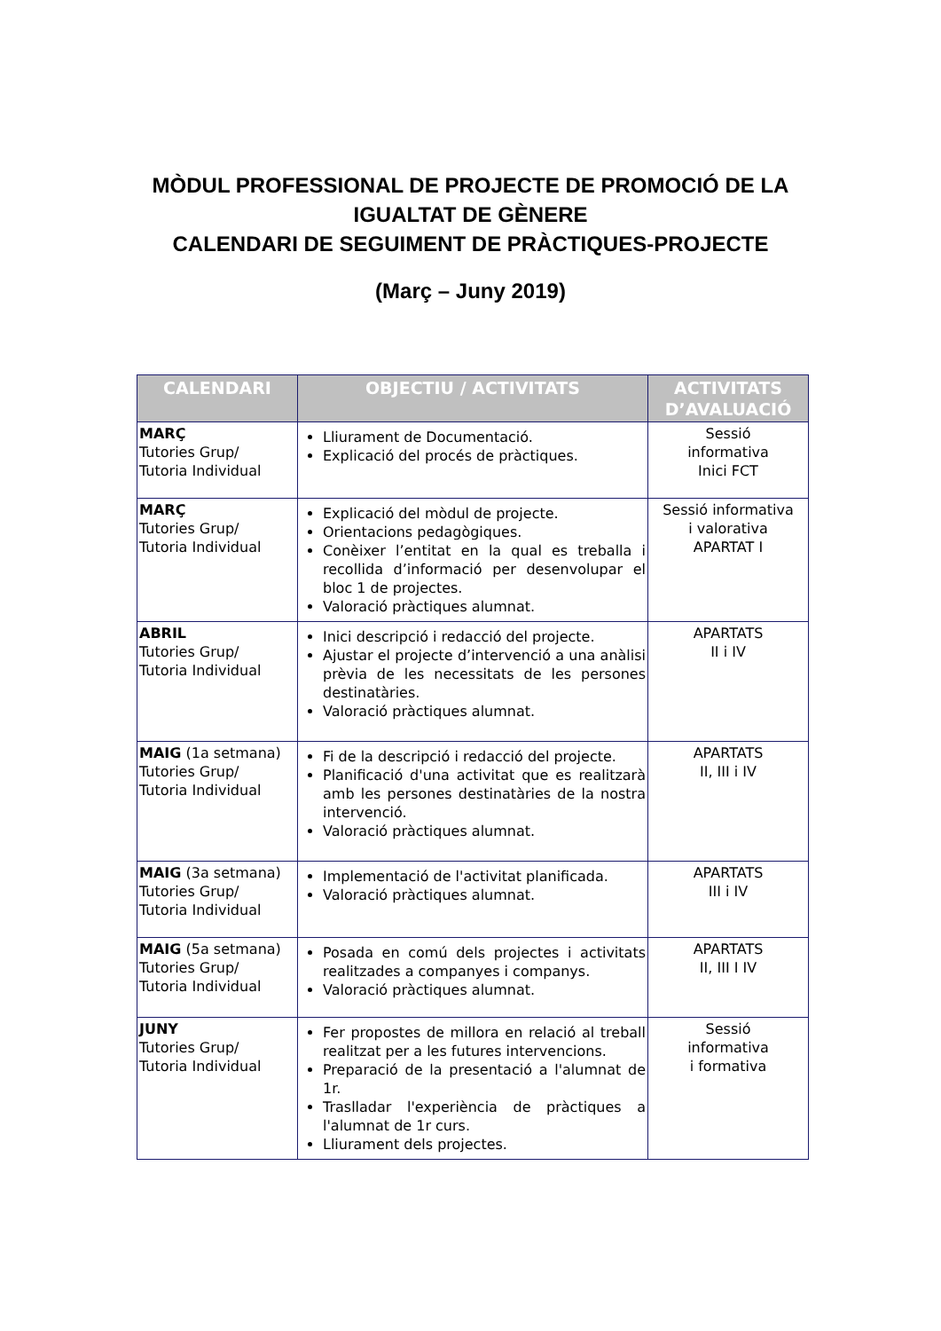MÒDUL PROFESSIONAL DE PROJECTE DE PROMOCIÓ DE LA
IGUALTAT DE GÈNERE
CALENDARI DE SEGUIMENT DE PRÀCTIQUES-PROJECTE
(Març – Juny 2019)
| CALENDARI | OBJECTIU / ACTIVITATS | ACTIVITATS D’AVALUACIÓ |
| --- | --- | --- |
| MARÇ Tutories Grup/ Tutoria Individual | Lliurament de Documentació. Explicació del procés de pràctiques. | Sessió informativa Inici FCT |
| MARÇ Tutories Grup/ Tutoria Individual | Explicació del mòdul de projecte. Orientacions pedagògiques. Conèixer l’entitat en la qual es treballa i recollida d’informació per desenvolupar el bloc 1 de projectes. Valoració pràctiques alumnat. | Sessió informativa i valorativa APARTAT I |
| ABRIL Tutories Grup/ Tutoria Individual | Inici descripció i redacció del projecte. Ajustar el projecte d’intervenció a una anàlisi prèvia de les necessitats de les persones destinatàries. Valoració pràctiques alumnat. | APARTATS II i IV |
| MAIG (1a setmana) Tutories Grup/ Tutoria Individual | Fi de la descripció i redacció del projecte. Planificació d'una activitat que es realitzarà amb les persones destinatàries de la nostra intervenció. Valoració pràctiques alumnat. | APARTATS II, III i IV |
| MAIG (3a setmana) Tutories Grup/ Tutoria Individual | Implementació de l'activitat planificada. Valoració pràctiques alumnat. | APARTATS III i IV |
| MAIG (5a setmana) Tutories Grup/ Tutoria Individual | Posada en comú dels projectes i activitats realitzades a companyes i companys. Valoració pràctiques alumnat. | APARTATS II, III I IV |
| JUNY Tutories Grup/ Tutoria Individual | Fer propostes de millora en relació al treball realitzat per a les futures intervencions. Preparació de la presentació a l'alumnat de 1r. Traslladar l'experiència de pràctiques a l'alumnat de 1r curs. Lliurament dels projectes. | Sessió informativa i formativa |